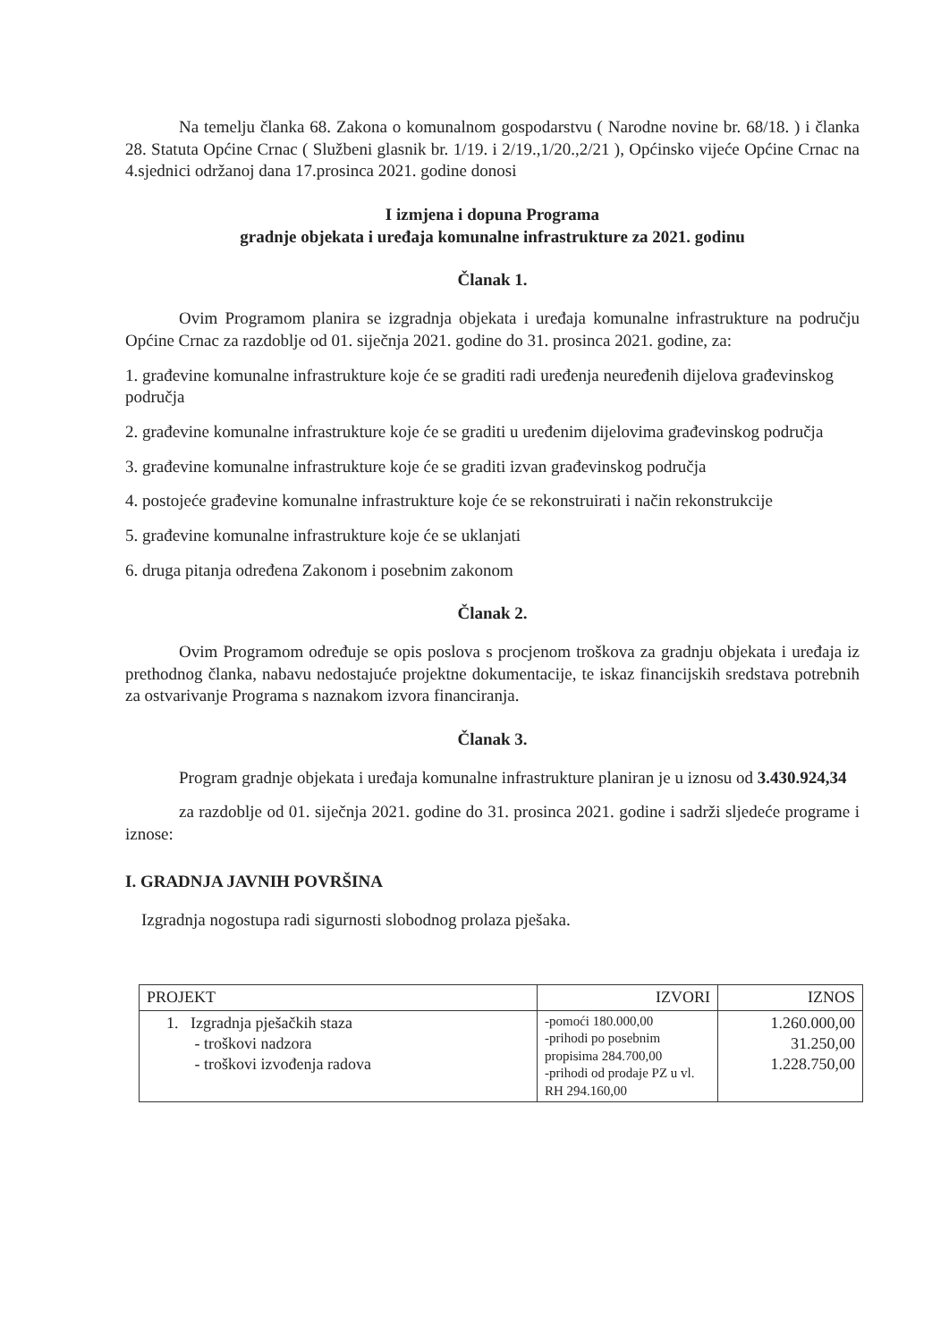Na temelju članka 68. Zakona o komunalnom gospodarstvu ( Narodne novine br. 68/18. ) i članka 28. Statuta Općine Crnac ( Službeni glasnik br. 1/19. i 2/19.,1/20.,2/21 ), Općinsko vijeće Općine Crnac na 4.sjednici održanoj dana 17.prosinca 2021. godine donosi
I izmjena i dopuna Programa
gradnje objekata i uređaja komunalne infrastrukture za 2021. godinu
Članak 1.
Ovim Programom planira se izgradnja objekata i uređaja komunalne infrastrukture na području Općine Crnac za razdoblje od 01. siječnja 2021. godine do 31. prosinca 2021. godine, za:
1. građevine komunalne infrastrukture koje će se graditi radi uređenja neuređenih dijelova građevinskog područja
2. građevine komunalne infrastrukture koje će se graditi u uređenim dijelovima građevinskog područja
3. građevine komunalne infrastrukture koje će se graditi izvan građevinskog područja
4. postojeće građevine komunalne infrastrukture koje će se rekonstruirati i način rekonstrukcije
5. građevine komunalne infrastrukture koje će se uklanjati
6. druga pitanja određena Zakonom i posebnim zakonom
Članak 2.
Ovim Programom određuje se opis poslova s procjenom troškova za gradnju objekata i uređaja iz prethodnog članka, nabavu nedostajuće projektne dokumentacije, te iskaz financijskih sredstava potrebnih za ostvarivanje Programa s naznakom izvora financiranja.
Članak 3.
Program gradnje objekata i uređaja komunalne infrastrukture planiran je u iznosu od 3.430.924,34
za razdoblje od 01. siječnja 2021. godine do 31. prosinca 2021. godine i sadrži sljedeće programe i iznose:
I. GRADNJA JAVNIH POVRŠINA
Izgradnja nogostupa radi sigurnosti slobodnog prolaza pješaka.
| PROJEKT | IZVORI | IZNOS |
| --- | --- | --- |
| 1. Izgradnja pješačkih staza - troškovi nadzora - troškovi izvođenja radova | -pomoći 180.000,00 -prihodi po posebnim propisima 284.700,00 -prihodi od prodaje PZ u vl. RH 294.160,00 | 1.260.000,00 31.250,00 1.228.750,00 |